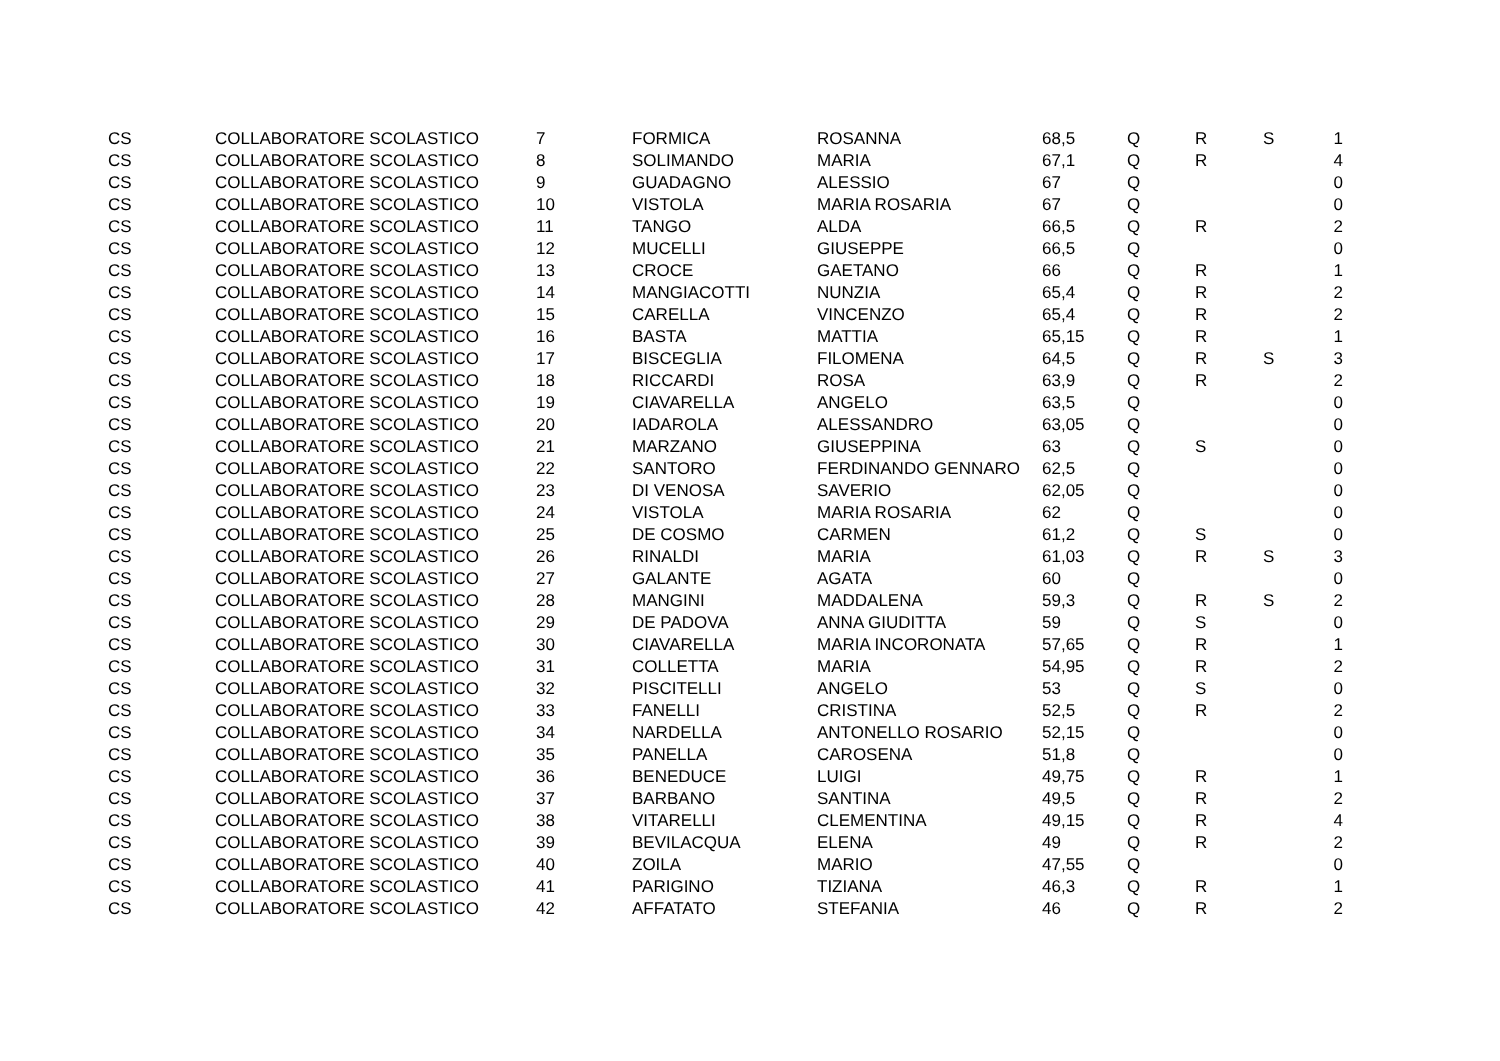| CS | COLLABORATORE SCOLASTICO | 7 | FORMICA | ROSANNA | 68,5 | Q | R | S | 1 |
| CS | COLLABORATORE SCOLASTICO | 8 | SOLIMANDO | MARIA | 67,1 | Q | R | | 4 |
| CS | COLLABORATORE SCOLASTICO | 9 | GUADAGNO | ALESSIO | 67 | Q | | | 0 |
| CS | COLLABORATORE SCOLASTICO | 10 | VISTOLA | MARIA ROSARIA | 67 | Q | | | 0 |
| CS | COLLABORATORE SCOLASTICO | 11 | TANGO | ALDA | 66,5 | Q | R | | 2 |
| CS | COLLABORATORE SCOLASTICO | 12 | MUCELLI | GIUSEPPE | 66,5 | Q | | | 0 |
| CS | COLLABORATORE SCOLASTICO | 13 | CROCE | GAETANO | 66 | Q | R | | 1 |
| CS | COLLABORATORE SCOLASTICO | 14 | MANGIACOTTI | NUNZIA | 65,4 | Q | R | | 2 |
| CS | COLLABORATORE SCOLASTICO | 15 | CARELLA | VINCENZO | 65,4 | Q | R | | 2 |
| CS | COLLABORATORE SCOLASTICO | 16 | BASTA | MATTIA | 65,15 | Q | R | | 1 |
| CS | COLLABORATORE SCOLASTICO | 17 | BISCEGLIA | FILOMENA | 64,5 | Q | R | S | 3 |
| CS | COLLABORATORE SCOLASTICO | 18 | RICCARDI | ROSA | 63,9 | Q | R | | 2 |
| CS | COLLABORATORE SCOLASTICO | 19 | CIAVARELLA | ANGELO | 63,5 | Q | | | 0 |
| CS | COLLABORATORE SCOLASTICO | 20 | IADAROLA | ALESSANDRO | 63,05 | Q | | | 0 |
| CS | COLLABORATORE SCOLASTICO | 21 | MARZANO | GIUSEPPINA | 63 | Q | S | | 0 |
| CS | COLLABORATORE SCOLASTICO | 22 | SANTORO | FERDINANDO GENNARO | 62,5 | Q | | | 0 |
| CS | COLLABORATORE SCOLASTICO | 23 | DI VENOSA | SAVERIO | 62,05 | Q | | | 0 |
| CS | COLLABORATORE SCOLASTICO | 24 | VISTOLA | MARIA ROSARIA | 62 | Q | | | 0 |
| CS | COLLABORATORE SCOLASTICO | 25 | DE COSMO | CARMEN | 61,2 | Q | S | | 0 |
| CS | COLLABORATORE SCOLASTICO | 26 | RINALDI | MARIA | 61,03 | Q | R | S | 3 |
| CS | COLLABORATORE SCOLASTICO | 27 | GALANTE | AGATA | 60 | Q | | | 0 |
| CS | COLLABORATORE SCOLASTICO | 28 | MANGINI | MADDALENA | 59,3 | Q | R | S | 2 |
| CS | COLLABORATORE SCOLASTICO | 29 | DE PADOVA | ANNA GIUDITTA | 59 | Q | S | | 0 |
| CS | COLLABORATORE SCOLASTICO | 30 | CIAVARELLA | MARIA INCORONATA | 57,65 | Q | R | | 1 |
| CS | COLLABORATORE SCOLASTICO | 31 | COLLETTA | MARIA | 54,95 | Q | R | | 2 |
| CS | COLLABORATORE SCOLASTICO | 32 | PISCITELLI | ANGELO | 53 | Q | S | | 0 |
| CS | COLLABORATORE SCOLASTICO | 33 | FANELLI | CRISTINA | 52,5 | Q | R | | 2 |
| CS | COLLABORATORE SCOLASTICO | 34 | NARDELLA | ANTONELLO ROSARIO | 52,15 | Q | | | 0 |
| CS | COLLABORATORE SCOLASTICO | 35 | PANELLA | CAROSENA | 51,8 | Q | | | 0 |
| CS | COLLABORATORE SCOLASTICO | 36 | BENEDUCE | LUIGI | 49,75 | Q | R | | 1 |
| CS | COLLABORATORE SCOLASTICO | 37 | BARBANO | SANTINA | 49,5 | Q | R | | 2 |
| CS | COLLABORATORE SCOLASTICO | 38 | VITARELLI | CLEMENTINA | 49,15 | Q | R | | 4 |
| CS | COLLABORATORE SCOLASTICO | 39 | BEVILACQUA | ELENA | 49 | Q | R | | 2 |
| CS | COLLABORATORE SCOLASTICO | 40 | ZOILA | MARIO | 47,55 | Q | | | 0 |
| CS | COLLABORATORE SCOLASTICO | 41 | PARIGINO | TIZIANA | 46,3 | Q | R | | 1 |
| CS | COLLABORATORE SCOLASTICO | 42 | AFFATATO | STEFANIA | 46 | Q | R | | 2 |